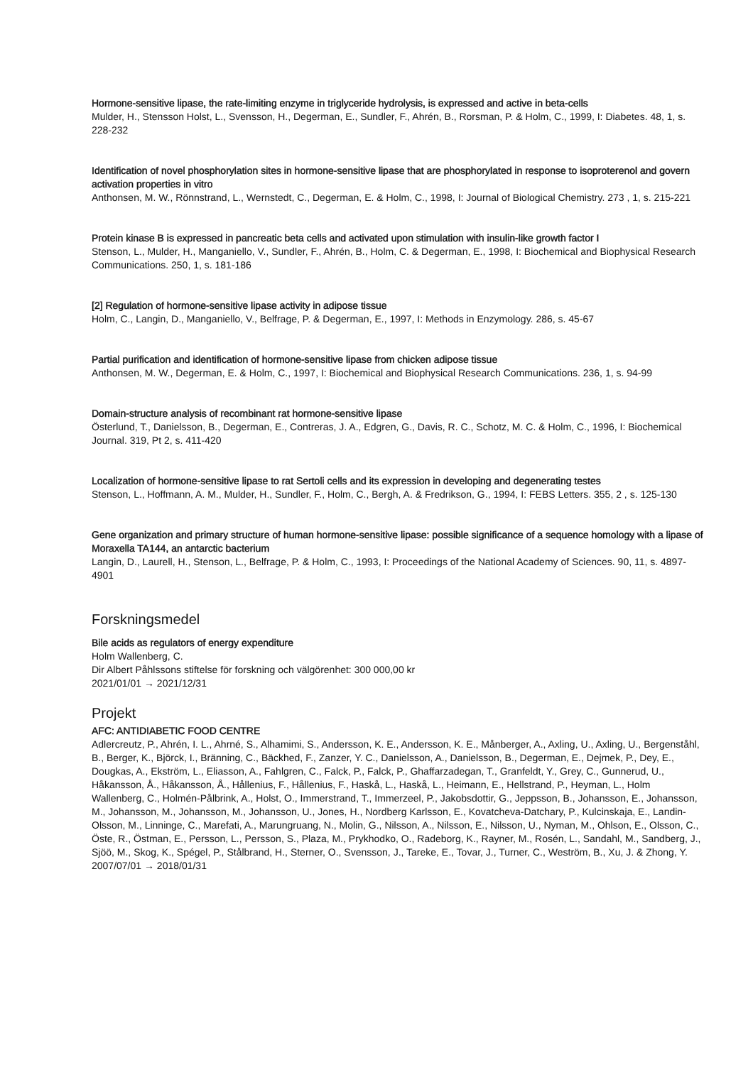Hormone-sensitive lipase, the rate-limiting enzyme in triglyceride hydrolysis, is expressed and active in beta-cells
Mulder, H., Stensson Holst, L., Svensson, H., Degerman, E., Sundler, F., Ahrén, B., Rorsman, P. & Holm, C., 1999, I: Diabetes. 48, 1, s. 228-232
Identification of novel phosphorylation sites in hormone-sensitive lipase that are phosphorylated in response to isoproterenol and govern activation properties in vitro
Anthonsen, M. W., Rönnstrand, L., Wernstedt, C., Degerman, E. & Holm, C., 1998, I: Journal of Biological Chemistry. 273 , 1, s. 215-221
Protein kinase B is expressed in pancreatic beta cells and activated upon stimulation with insulin-like growth factor I
Stenson, L., Mulder, H., Manganiello, V., Sundler, F., Ahrén, B., Holm, C. & Degerman, E., 1998, I: Biochemical and Biophysical Research Communications. 250, 1, s. 181-186
[2] Regulation of hormone-sensitive lipase activity in adipose tissue
Holm, C., Langin, D., Manganiello, V., Belfrage, P. & Degerman, E., 1997, I: Methods in Enzymology. 286, s. 45-67
Partial purification and identification of hormone-sensitive lipase from chicken adipose tissue
Anthonsen, M. W., Degerman, E. & Holm, C., 1997, I: Biochemical and Biophysical Research Communications. 236, 1, s. 94-99
Domain-structure analysis of recombinant rat hormone-sensitive lipase
Österlund, T., Danielsson, B., Degerman, E., Contreras, J. A., Edgren, G., Davis, R. C., Schotz, M. C. & Holm, C., 1996, I: Biochemical Journal. 319, Pt 2, s. 411-420
Localization of hormone-sensitive lipase to rat Sertoli cells and its expression in developing and degenerating testes
Stenson, L., Hoffmann, A. M., Mulder, H., Sundler, F., Holm, C., Bergh, A. & Fredrikson, G., 1994, I: FEBS Letters. 355, 2 , s. 125-130
Gene organization and primary structure of human hormone-sensitive lipase: possible significance of a sequence homology with a lipase of Moraxella TA144, an antarctic bacterium
Langin, D., Laurell, H., Stenson, L., Belfrage, P. & Holm, C., 1993, I: Proceedings of the National Academy of Sciences. 90, 11, s. 4897-4901
Forskningsmedel
Bile acids as regulators of energy expenditure
Holm Wallenberg, C.
Dir Albert Påhlssons stiftelse för forskning och välgörenhet: 300 000,00 kr
2021/01/01 → 2021/12/31
Projekt
AFC: ANTIDIABETIC FOOD CENTRE
Adlercreutz, P., Ahrén, I. L., Ahrné, S., Alhamimi, S., Andersson, K. E., Andersson, K. E., Månberger, A., Axling, U., Axling, U., Bergenståhl, B., Berger, K., Björck, I., Bränning, C., Bäckhed, F., Zanzer, Y. C., Danielsson, A., Danielsson, B., Degerman, E., Dejmek, P., Dey, E., Dougkas, A., Ekström, L., Eliasson, A., Fahlgren, C., Falck, P., Falck, P., Ghaffarzadegan, T., Granfeldt, Y., Grey, C., Gunnerud, U., Håkansson, Å., Håkansson, Å., Hållenius, F., Hållenius, F., Haskå, L., Haskå, L., Heimann, E., Hellstrand, P., Heyman, L., Holm Wallenberg, C., Holmén-Pålbrink, A., Holst, O., Immerstrand, T., Immerzeel, P., Jakobsdottir, G., Jeppsson, B., Johansson, E., Johansson, M., Johansson, M., Johansson, M., Johansson, U., Jones, H., Nordberg Karlsson, E., Kovatcheva-Datchary, P., Kulcinskaja, E., Landin-Olsson, M., Linninge, C., Marefati, A., Marungruang, N., Molin, G., Nilsson, A., Nilsson, E., Nilsson, U., Nyman, M., Ohlson, E., Olsson, C., Öste, R., Östman, E., Persson, L., Persson, S., Plaza, M., Prykhodko, O., Radeborg, K., Rayner, M., Rosén, L., Sandahl, M., Sandberg, J., Sjöö, M., Skog, K., Spégel, P., Stålbrand, H., Sterner, O., Svensson, J., Tareke, E., Tovar, J., Turner, C., Weström, B., Xu, J. & Zhong, Y.
2007/07/01 → 2018/01/31